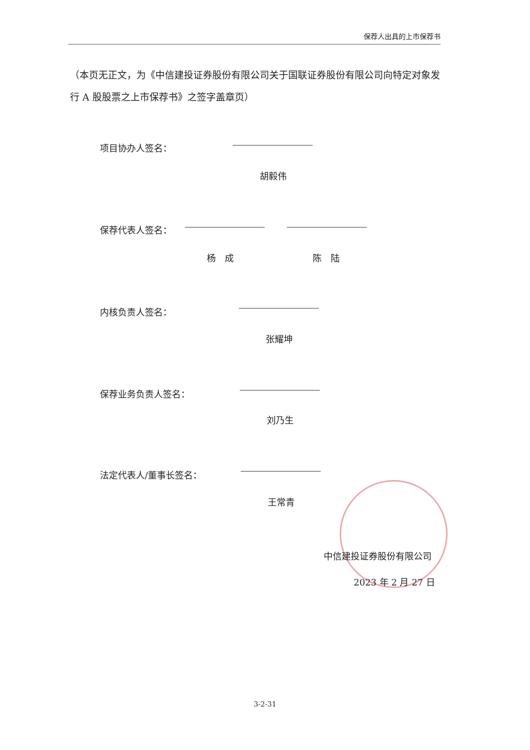保荐人出具的上市保荐书
（本页无正文，为《中信建投证券股份有限公司关于国联证券股份有限公司向特定对象发行 A 股股票之上市保荐书》之签字盖章页）
项目协办人签名：
胡毅伟
保荐代表人签名：
杨　成 陈　陆
内核负责人签名：
张耀坤
保荐业务负责人签名：
刘乃生
法定代表人/董事长签名：
王常青
中信建投证券股份有限公司
2023 年 2 月 27 日
3-2-31